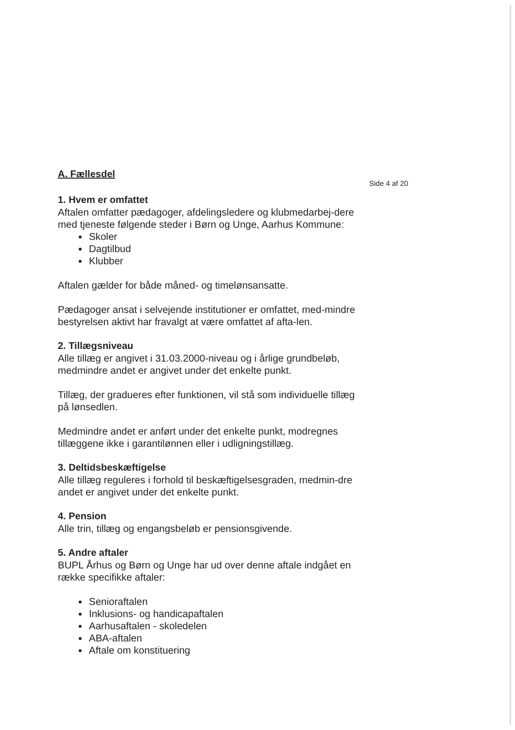Side 4 af 20
A. Fællesdel
1. Hvem er omfattet
Aftalen omfatter pædagoger, afdelingsledere og klubmedarbej-dere med tjeneste følgende steder i Børn og Unge, Aarhus Kommune:
Skoler
Dagtilbud
Klubber
Aftalen gælder for både måned- og timelønsansatte.
Pædagoger ansat i selvejende institutioner er omfattet, med-mindre bestyrelsen aktivt har fravalgt at være omfattet af afta-len.
2. Tillægsniveau
Alle tillæg er angivet i 31.03.2000-niveau og i årlige grundbeløb, medmindre andet er angivet under det enkelte punkt.
Tillæg, der gradueres efter funktionen, vil stå som individuelle tillæg på lønsedlen.
Medmindre andet er anført under det enkelte punkt, modregnes tillæggene ikke i garantilønnen eller i udligningstillæg.
3. Deltidsbeskæftigelse
Alle tillæg reguleres i forhold til beskæftigelsesgraden, medmin-dre andet er angivet under det enkelte punkt.
4. Pension
Alle trin, tillæg og engangsbeløb er pensionsgivende.
5. Andre aftaler
BUPL Århus og Børn og Unge har ud over denne aftale indgået en række specifikke aftaler:
Senioraftalen
Inklusions- og handicapaftalen
Aarhusaftalen - skoledelen
ABA-aftalen
Aftale om konstituering